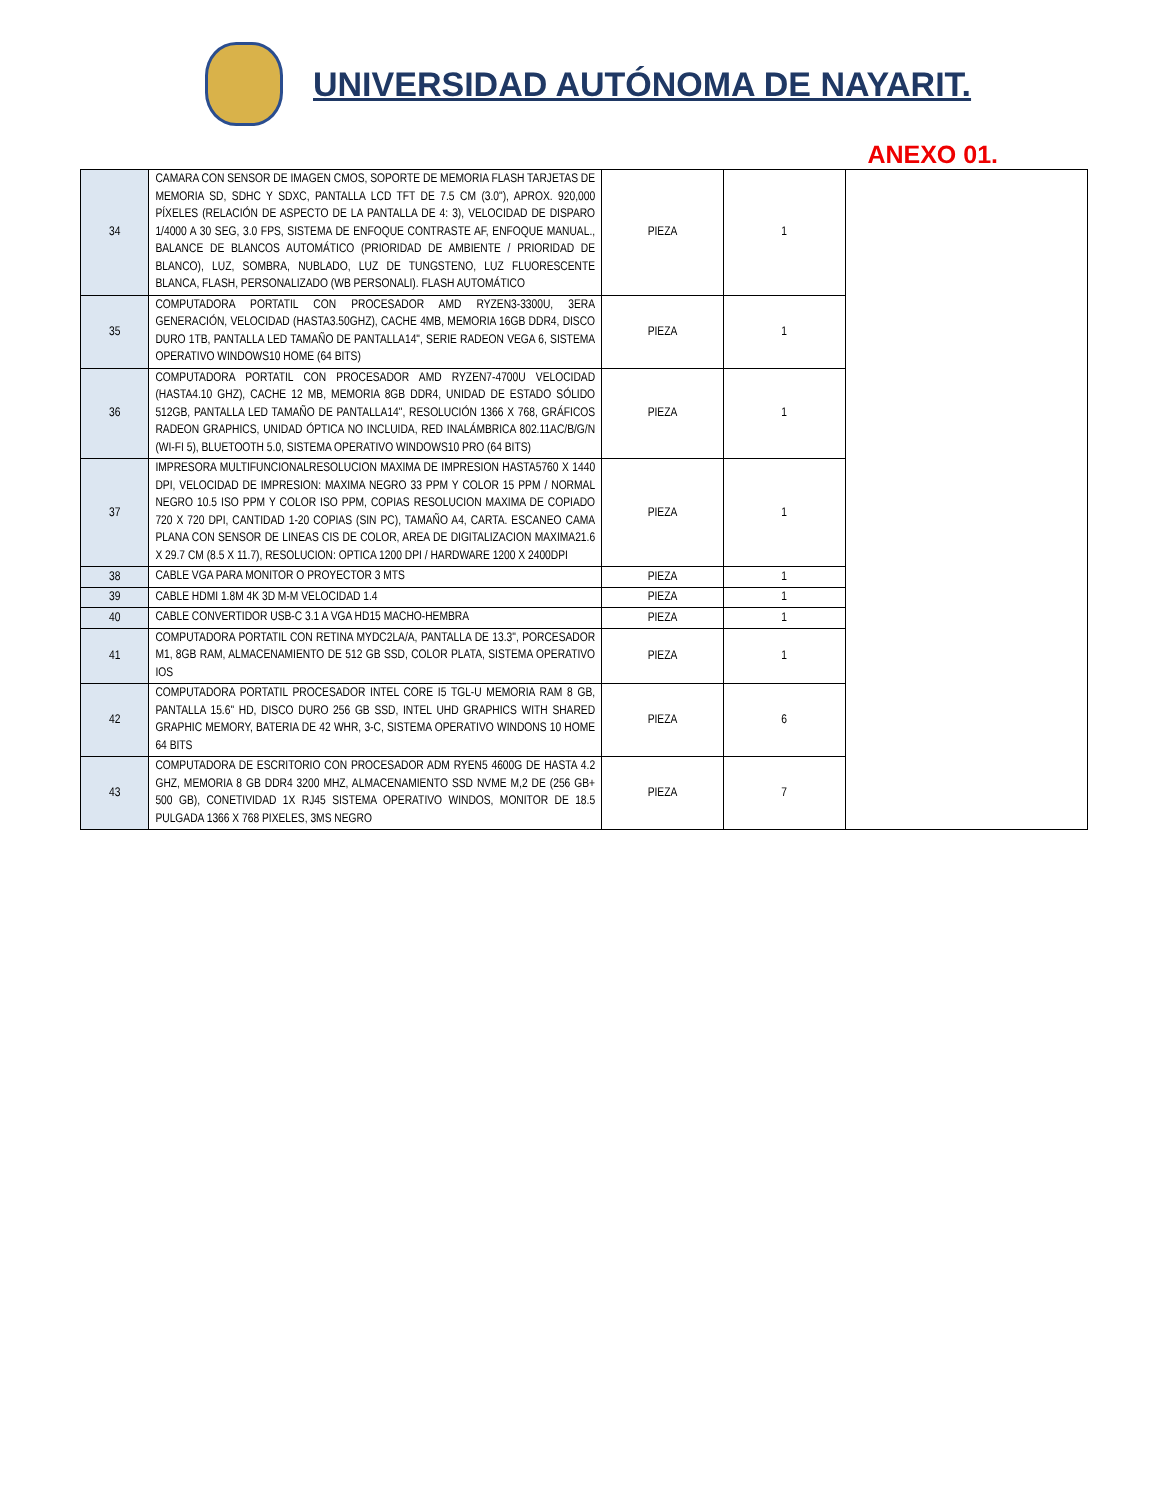UNIVERSIDAD AUTÓNOMA DE NAYARIT.
ANEXO 01.
| 34 | CAMARA CON SENSOR DE IMAGEN CMOS, SOPORTE DE MEMORIA FLASH TARJETAS DE MEMORIA SD, SDHC Y SDXC, PANTALLA LCD TFT DE 7.5 CM (3.0"), APROX. 920,000 PÍXELES (RELACIÓN DE ASPECTO DE LA PANTALLA DE 4: 3), VELOCIDAD DE DISPARO 1/4000 A 30 SEG, 3.0 FPS, SISTEMA DE ENFOQUE CONTRASTE AF, ENFOQUE MANUAL., BALANCE DE BLANCOS AUTOMÁTICO (PRIORIDAD DE AMBIENTE / PRIORIDAD DE BLANCO), LUZ, SOMBRA, NUBLADO, LUZ DE TUNGSTENO, LUZ FLUORESCENTE BLANCA, FLASH, PERSONALIZADO (WB PERSONALI). FLASH AUTOMÁTICO | PIEZA | 1 | |
| 35 | COMPUTADORA PORTATIL CON PROCESADOR AMD RYZEN3-3300U, 3ERA GENERACIÓN, VELOCIDAD (HASTA3.50GHZ), CACHE 4MB, MEMORIA 16GB DDR4, DISCO DURO 1TB, PANTALLA LED TAMAÑO DE PANTALLA14", SERIE RADEON VEGA 6, SISTEMA OPERATIVO WINDOWS10 HOME (64 BITS) | PIEZA | 1 | |
| 36 | COMPUTADORA PORTATIL CON PROCESADOR AMD RYZEN7-4700U VELOCIDAD (HASTA4.10 GHZ), CACHE 12 MB, MEMORIA 8GB DDR4, UNIDAD DE ESTADO SÓLIDO 512GB, PANTALLA LED TAMAÑO DE PANTALLA14", RESOLUCIÓN 1366 X 768, GRÁFICOS RADEON GRAPHICS, UNIDAD ÓPTICA NO INCLUIDA, RED INALÁMBRICA 802.11AC/B/G/N (WI-FI 5), BLUETOOTH 5.0, SISTEMA OPERATIVO WINDOWS10 PRO (64 BITS) | PIEZA | 1 | |
| 37 | IMPRESORA MULTIFUNCIONALRESOLUCION MAXIMA DE IMPRESION HASTA5760 X 1440 DPI, VELOCIDAD DE IMPRESION: MAXIMA NEGRO 33 PPM Y COLOR 15 PPM / NORMAL NEGRO 10.5 ISO PPM Y COLOR ISO PPM, COPIAS RESOLUCION MAXIMA DE COPIADO 720 X 720 DPI, CANTIDAD 1-20 COPIAS (SIN PC), TAMAÑO A4, CARTA. ESCANEO CAMA PLANA CON SENSOR DE LINEAS CIS DE COLOR, AREA DE DIGITALIZACION MAXIMA21.6 X 29.7 CM (8.5 X 11.7), RESOLUCION: OPTICA 1200 DPI / HARDWARE 1200 X 2400DPI | PIEZA | 1 | |
| 38 | CABLE VGA PARA MONITOR O PROYECTOR 3 MTS | PIEZA | 1 | |
| 39 | CABLE HDMI 1.8M 4K 3D M-M VELOCIDAD 1.4 | PIEZA | 1 | |
| 40 | CABLE CONVERTIDOR USB-C 3.1 A VGA HD15 MACHO-HEMBRA | PIEZA | 1 | |
| 41 | COMPUTADORA PORTATIL CON RETINA MYDC2LA/A, PANTALLA DE 13.3", PORCESADOR M1, 8GB RAM, ALMACENAMIENTO DE 512 GB SSD, COLOR PLATA, SISTEMA OPERATIVO IOS | PIEZA | 1 | |
| 42 | COMPUTADORA PORTATIL PROCESADOR INTEL CORE I5 TGL-U MEMORIA RAM 8 GB, PANTALLA 15.6" HD, DISCO DURO 256 GB SSD, INTEL UHD GRAPHICS WITH SHARED GRAPHIC MEMORY, BATERIA DE 42 WHR, 3-C, SISTEMA OPERATIVO WINDONS 10 HOME 64 BITS | PIEZA | 6 | |
| 43 | COMPUTADORA DE ESCRITORIO CON PROCESADOR ADM RYEN5 4600G DE HASTA 4.2 GHZ, MEMORIA 8 GB DDR4 3200 MHZ, ALMACENAMIENTO SSD NVME M,2 DE (256 GB+ 500 GB), CONETIVIDAD 1X RJ45 SISTEMA OPERATIVO WINDOS, MONITOR DE 18.5 PULGADA 1366 X 768 PIXELES, 3MS NEGRO | PIEZA | 7 | |